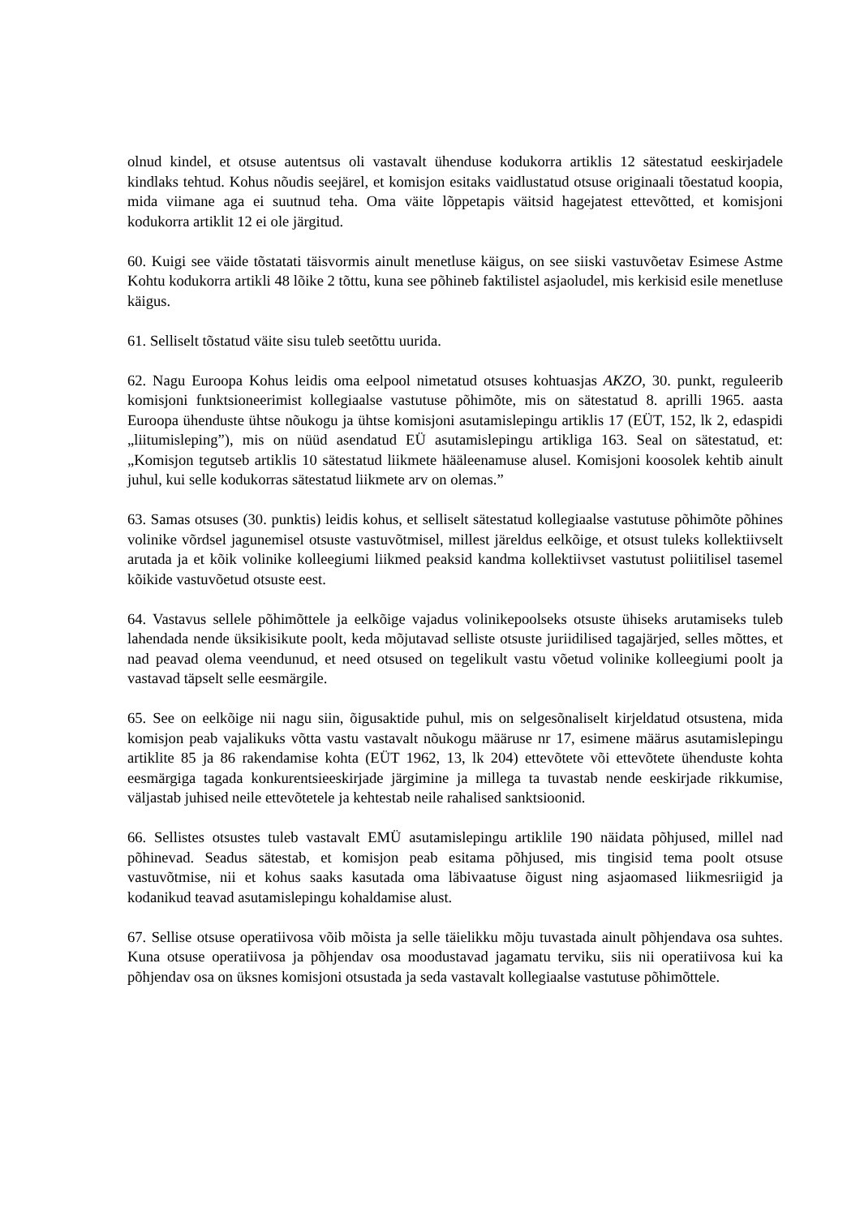olnud kindel, et otsuse autentsus oli vastavalt ühenduse kodukorra artiklis 12 sätestatud eeskirjadele kindlaks tehtud. Kohus nõudis seejärel, et komisjon esitaks vaidlustatud otsuse originaali tõestatud koopia, mida viimane aga ei suutnud teha. Oma väite lõppetapis väitsid hagejatest ettevõtted, et komisjoni kodukorra artiklit 12 ei ole järgitud.
60. Kuigi see väide tõstatati täisvormis ainult menetluse käigus, on see siiski vastuvõetav Esimese Astme Kohtu kodukorra artikli 48 lõike 2 tõttu, kuna see põhineb faktilistel asjaoludel, mis kerkisid esile menetluse käigus.
61. Selliselt tõstatud väite sisu tuleb seetõttu uurida.
62. Nagu Euroopa Kohus leidis oma eelpool nimetatud otsuses kohtuasjas AKZO, 30. punkt, reguleerib komisjoni funktsioneerimist kollegiaalse vastutuse põhimõte, mis on sätestatud 8. aprilli 1965. aasta Euroopa ühenduste ühtse nõukogu ja ühtse komisjoni asutamislepingu artiklis 17 (EÜT, 152, lk 2, edaspidi „liitumisleping”), mis on nüüd asendatud EÜ asutamislepingu artikliga 163. Seal on sätestatud, et: „Komisjon tegutseb artiklis 10 sätestatud liikmete hääleenamuse alusel. Komisjoni koosolek kehtib ainult juhul, kui selle kodukorras sätestatud liikmete arv on olemas.”
63. Samas otsuses (30. punktis) leidis kohus, et selliselt sätestatud kollegiaalse vastutuse põhimõte põhines volinike võrdsel jagunemisel otsuste vastuvõtmisel, millest järeldus eelkõige, et otsust tuleks kollektiivselt arutada ja et kõik volinike kolleegiumi liikmed peaksid kandma kollektiivset vastutust poliitilisel tasemel kõikide vastuvõetud otsuste eest.
64. Vastavus sellele põhimõttele ja eelkõige vajadus volinikepoolseks otsuste ühiseks arutamiseks tuleb lahendada nende üksikisikute poolt, keda mõjutavad selliste otsuste juriidilised tagajärjed, selles mõttes, et nad peavad olema veendunud, et need otsused on tegelikult vastu võetud volinike kolleegiumi poolt ja vastavad täpselt selle eesmärgile.
65. See on eelkõige nii nagu siin, õigusaktide puhul, mis on selgesõnaliselt kirjeldatud otsustena, mida komisjon peab vajalikuks võtta vastu vastavalt nõukogu määruse nr 17, esimene määrus asutamislepingu artiklite 85 ja 86 rakendamise kohta (EÜT 1962, 13, lk 204) ettevõtete või ettevõtete ühenduste kohta eesmärgiga tagada konkurentsieeskirjade järgimine ja millega ta tuvastab nende eeskirjade rikkumise, väljastab juhised neile ettevõtetele ja kehtestab neile rahalised sanktsioonid.
66. Sellistes otsustes tuleb vastavalt EMÜ asutamislepingu artiklile 190 näidata põhjused, millel nad põhinevad. Seadus sätestab, et komisjon peab esitama põhjused, mis tingisid tema poolt otsuse vastuvõtmise, nii et kohus saaks kasutada oma läbivaatuse õigust ning asjaomased liikmesriigid ja kodanikud teavad asutamislepingu kohaldamise alust.
67. Sellise otsuse operatiivosa võib mõista ja selle täielikku mõju tuvastada ainult põhjendava osa suhtes. Kuna otsuse operatiivosa ja põhjendav osa moodustavad jagamatu terviku, siis nii operatiivosa kui ka põhjendav osa on üksnes komisjoni otsustada ja seda vastavalt kollegiaalse vastutuse põhimõttele.